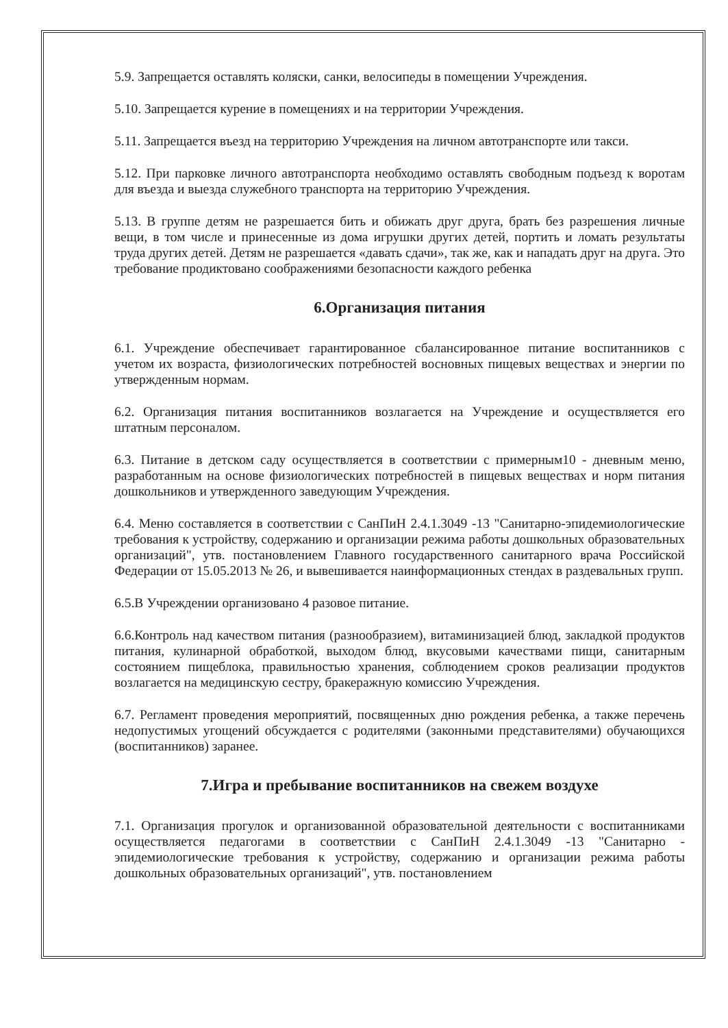5.9. Запрещается оставлять коляски, санки, велосипеды в помещении Учреждения.
5.10. Запрещается курение в помещениях и на территории Учреждения.
5.11. Запрещается въезд на территорию Учреждения на личном автотранспорте или такси.
5.12. При парковке личного автотранспорта необходимо оставлять свободным подъезд к воротам для въезда и выезда служебного транспорта на территорию Учреждения.
5.13. В группе детям не разрешается бить и обижать друг друга, брать без разрешения личные вещи, в том числе и принесенные из дома игрушки других детей, портить и ломать результаты труда других детей. Детям не разрешается «давать сдачи», так же, как и нападать друг на друга. Это требование продиктовано соображениями безопасности каждого ребенка
6.Организация питания
6.1. Учреждение обеспечивает гарантированное сбалансированное питание воспитанников с учетом их возраста, физиологических потребностей восновных пищевых веществах и энергии по утвержденным нормам.
6.2. Организация питания воспитанников возлагается на Учреждение и осуществляется его штатным персоналом.
6.3. Питание в детском саду осуществляется в соответствии с примерным10 - дневным меню, разработанным на основе физиологических потребностей в пищевых веществах и норм питания дошкольников и утвержденного заведующим Учреждения.
6.4. Меню составляется в соответствии с СанПиН 2.4.1.3049 -13 "Санитарно-эпидемиологические требования к устройству, содержанию и организации режима работы дошкольных образовательных организаций", утв. постановлением Главного государственного санитарного врача Российской Федерации от 15.05.2013 № 26, и вывешивается наинформационных стендах в раздевальных групп.
6.5.В Учреждении организовано 4 разовое питание.
6.6.Контроль над качеством питания (разнообразием), витаминизацией блюд, закладкой продуктов питания, кулинарной обработкой, выходом блюд, вкусовыми качествами пищи, санитарным состоянием пищеблока, правильностью хранения, соблюдением сроков реализации продуктов возлагается на медицинскую сестру, бракеражную комиссию Учреждения.
6.7. Регламент проведения мероприятий, посвященных дню рождения ребенка, а также перечень недопустимых угощений обсуждается с родителями (законными представителями) обучающихся (воспитанников) заранее.
7.Игра и пребывание воспитанников на свежем воздухе
7.1. Организация прогулок и организованной образовательной деятельности с воспитанниками осуществляется педагогами в соответствии с СанПиН 2.4.1.3049 -13 "Санитарно - эпидемиологические требования к устройству, содержанию и организации режима работы дошкольных образовательных организаций", утв. постановлением